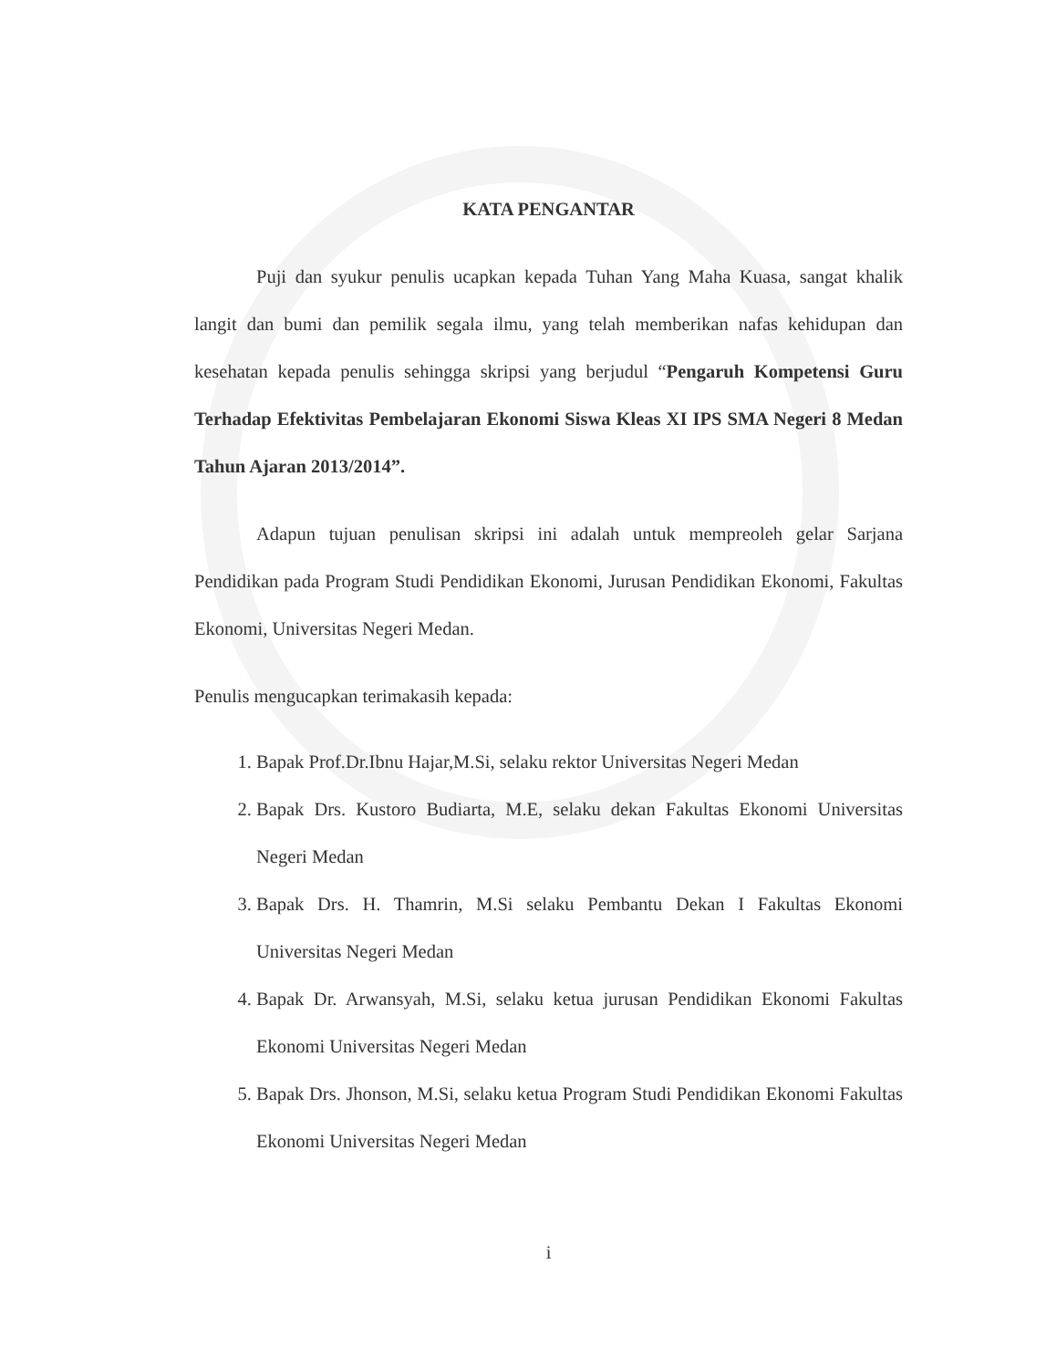KATA PENGANTAR
Puji dan syukur penulis ucapkan kepada Tuhan Yang Maha Kuasa, sangat khalik langit dan bumi dan pemilik segala ilmu, yang telah memberikan nafas kehidupan dan kesehatan kepada penulis sehingga skripsi yang berjudul “Pengaruh Kompetensi Guru Terhadap Efektivitas Pembelajaran Ekonomi Siswa Kleas XI IPS SMA Negeri 8 Medan Tahun Ajaran 2013/2014”.
Adapun tujuan penulisan skripsi ini adalah untuk mempreoleh gelar Sarjana Pendidikan pada Program Studi Pendidikan Ekonomi, Jurusan Pendidikan Ekonomi, Fakultas Ekonomi, Universitas Negeri Medan.
Penulis mengucapkan terimakasih kepada:
1. Bapak Prof.Dr.Ibnu Hajar,M.Si, selaku rektor Universitas Negeri Medan
2. Bapak Drs. Kustoro Budiarta, M.E, selaku dekan Fakultas Ekonomi Universitas Negeri Medan
3. Bapak Drs. H. Thamrin, M.Si selaku Pembantu Dekan I Fakultas Ekonomi Universitas Negeri Medan
4. Bapak Dr. Arwansyah, M.Si, selaku ketua jurusan Pendidikan Ekonomi Fakultas Ekonomi Universitas Negeri Medan
5. Bapak Drs. Jhonson, M.Si, selaku ketua Program Studi Pendidikan Ekonomi Fakultas Ekonomi Universitas Negeri Medan
i